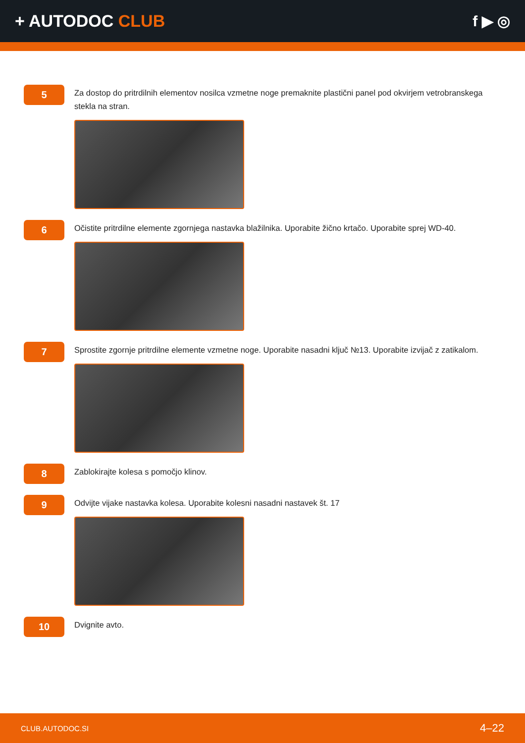+ AUTODOC CLUB f ▶ ◎
5
Za dostop do pritrdilnih elementov nosilca vzmetne noge premaknite plastični panel pod okvirjem vetrobranskega stekla na stran.
6
Očistite pritrdilne elemente zgornjega nastavka blažilnika. Uporabite žično krtačo. Uporabite sprej WD-40.
7
Sprostite zgornje pritrdilne elemente vzmetne noge. Uporabite nasadni ključ №13. Uporabite izvijač z zatikalom.
8
Zablokirajte kolesa s pomočjo klinov.
9
Odvijte vijake nastavka kolesa. Uporabite kolesni nasadni nastavek št. 17
10
Dvignite avto.
CLUB.AUTODOC.SI 4–22